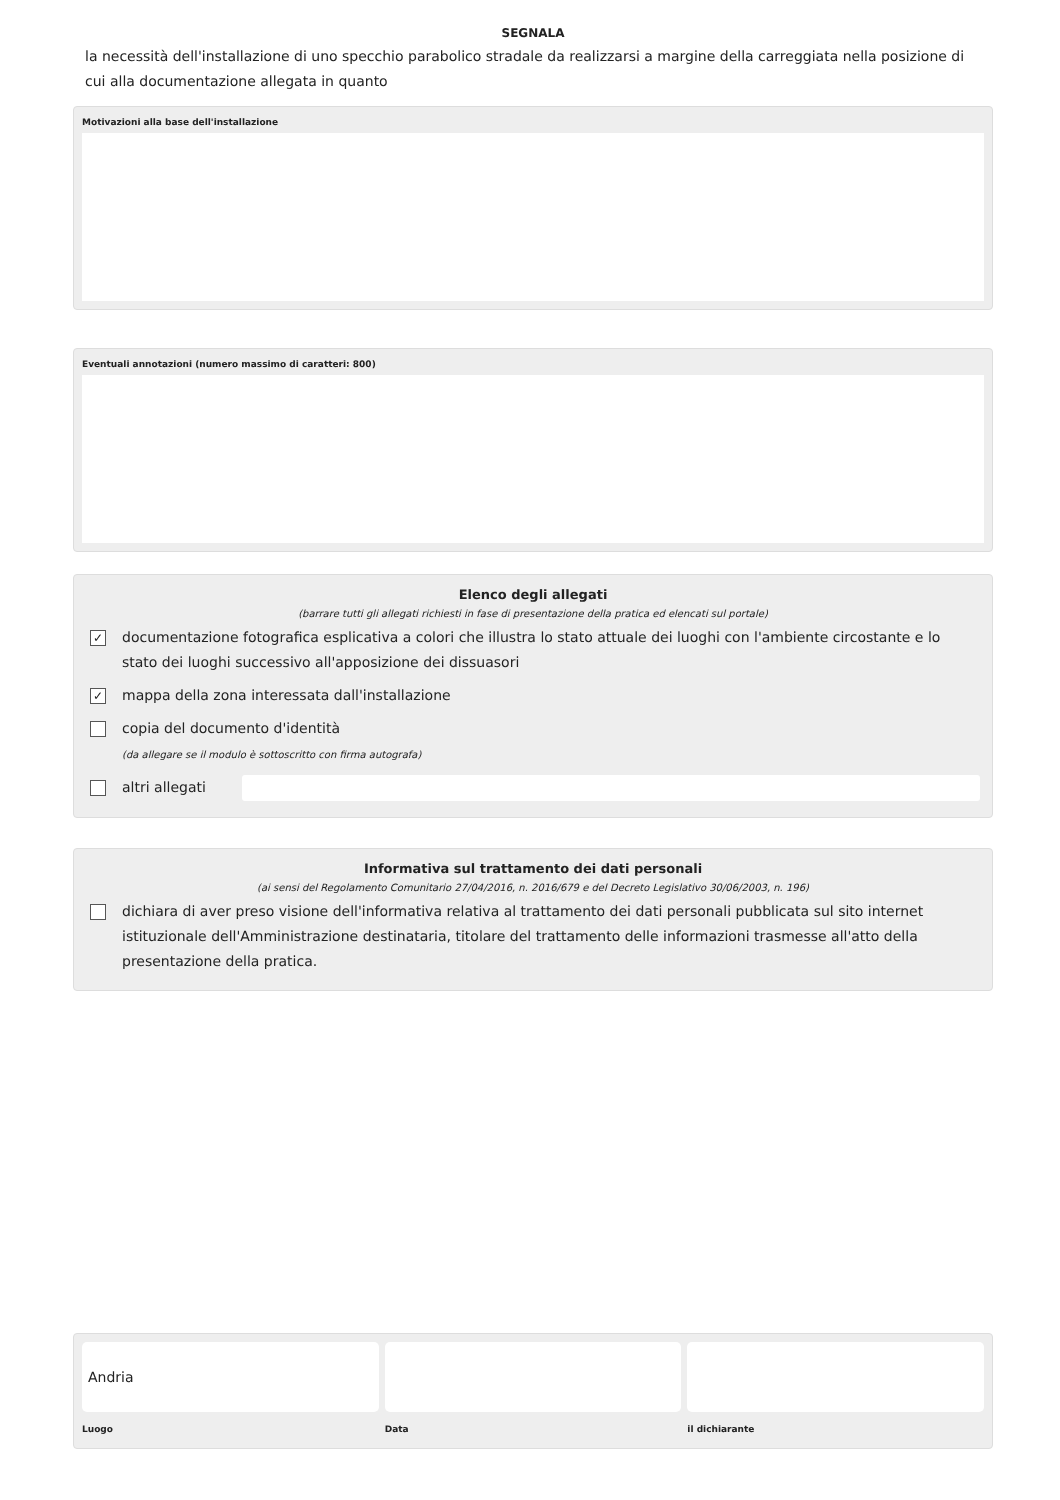SEGNALA
la necessità dell'installazione di uno specchio parabolico stradale da realizzarsi a margine della carreggiata nella posizione di cui alla documentazione allegata in quanto
Motivazioni alla base dell'installazione
Eventuali annotazioni (numero massimo di caratteri: 800)
Elenco degli allegati
(barrare tutti gli allegati richiesti in fase di presentazione della pratica ed elencati sul portale)
✓ documentazione fotografica esplicativa a colori che illustra lo stato attuale dei luoghi con l'ambiente circostante e lo stato dei luoghi successivo all'apposizione dei dissuasori
✓ mappa della zona interessata dall'installazione
copia del documento d'identità
(da allegare se il modulo è sottoscritto con firma autografa)
altri allegati
Informativa sul trattamento dei dati personali
(ai sensi del Regolamento Comunitario 27/04/2016, n. 2016/679 e del Decreto Legislativo 30/06/2003, n. 196)
dichiara di aver preso visione dell'informativa relativa al trattamento dei dati personali pubblicata sul sito internet istituzionale dell'Amministrazione destinataria, titolare del trattamento delle informazioni trasmesse all'atto della presentazione della pratica.
Andria
Luogo
Data il dichiarante